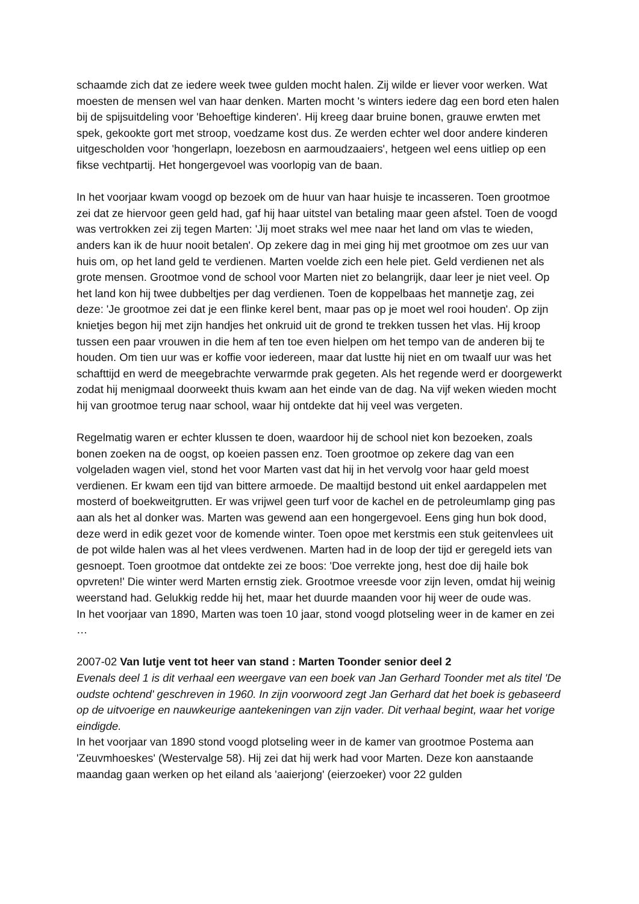schaamde zich dat ze iedere week twee gulden mocht halen. Zij wilde er liever voor werken. Wat moesten de mensen wel van haar denken. Marten mocht 's winters iedere dag een bord eten halen bij de spijsuitdeling voor 'Behoeftige kinderen'. Hij kreeg daar bruine bonen, grauwe erwten met spek, gekookte gort met stroop, voedzame kost dus. Ze werden echter wel door andere kinderen uitgescholden voor 'hongerlapn, loezebosn en aarmoudzaaiers', hetgeen wel eens uitliep op een fikse vechtpartij. Het hongergevoel was voorlopig van de baan.
In het voorjaar kwam voogd op bezoek om de huur van haar huisje te incasseren. Toen grootmoe zei dat ze hiervoor geen geld had, gaf hij haar uitstel van betaling maar geen afstel. Toen de voogd was vertrokken zei zij tegen Marten: 'Jij moet straks wel mee naar het land om vlas te wieden, anders kan ik de huur nooit betalen'. Op zekere dag in mei ging hij met grootmoe om zes uur van huis om, op het land geld te verdienen. Marten voelde zich een hele piet. Geld verdienen net als grote mensen. Grootmoe vond de school voor Marten niet zo belangrijk, daar leer je niet veel. Op het land kon hij twee dubbeltjes per dag verdienen. Toen de koppelbaas het mannetje zag, zei deze: 'Je grootmoe zei dat je een flinke kerel bent, maar pas op je moet wel rooi houden'. Op zijn knietjes begon hij met zijn handjes het onkruid uit de grond te trekken tussen het vlas. Hij kroop tussen een paar vrouwen in die hem af ten toe even hielpen om het tempo van de anderen bij te houden. Om tien uur was er koffie voor iedereen, maar dat lustte hij niet en om twaalf uur was het schafttijd en werd de meegebrachte verwarmde prak gegeten. Als het regende werd er doorgewerkt zodat hij menigmaal doorweekt thuis kwam aan het einde van de dag. Na vijf weken wieden mocht hij van grootmoe terug naar school, waar hij ontdekte dat hij veel was vergeten.
Regelmatig waren er echter klussen te doen, waardoor hij de school niet kon bezoeken, zoals bonen zoeken na de oogst, op koeien passen enz. Toen grootmoe op zekere dag van een volgeladen wagen viel, stond het voor Marten vast dat hij in het vervolg voor haar geld moest verdienen. Er kwam een tijd van bittere armoede. De maaltijd bestond uit enkel aardappelen met mosterd of boekweitgrutten. Er was vrijwel geen turf voor de kachel en de petroleumlamp ging pas aan als het al donker was. Marten was gewend aan een hongergevoel. Eens ging hun bok dood, deze werd in edik gezet voor de komende winter. Toen opoe met kerstmis een stuk geitenvlees uit de pot wilde halen was al het vlees verdwenen. Marten had in de loop der tijd er geregeld iets van gesnoept. Toen grootmoe dat ontdekte zei ze boos: 'Doe verrekte jong, hest doe dij haile bok opvreten!' Die winter werd Marten ernstig ziek. Grootmoe vreesde voor zijn leven, omdat hij weinig weerstand had. Gelukkig redde hij het, maar het duurde maanden voor hij weer de oude was.
In het voorjaar van 1890, Marten was toen 10 jaar, stond voogd plotseling weer in de kamer en zei …
2007-02 Van lutje vent tot heer van stand : Marten Toonder senior deel 2
Evenals deel 1 is dit verhaal een weergave van een boek van Jan Gerhard Toonder met als titel 'De oudste ochtend' geschreven in 1960. In zijn voorwoord zegt Jan Gerhard dat het boek is gebaseerd op de uitvoerige en nauwkeurige aantekeningen van zijn vader. Dit verhaal begint, waar het vorige eindigde.
In het voorjaar van 1890 stond voogd plotseling weer in de kamer van grootmoe Postema aan 'Zeuvmhoeskes' (Westervalge 58). Hij zei dat hij werk had voor Marten. Deze kon aanstaande maandag gaan werken op het eiland als 'aaierjong' (eierzoeker) voor 22 gulden